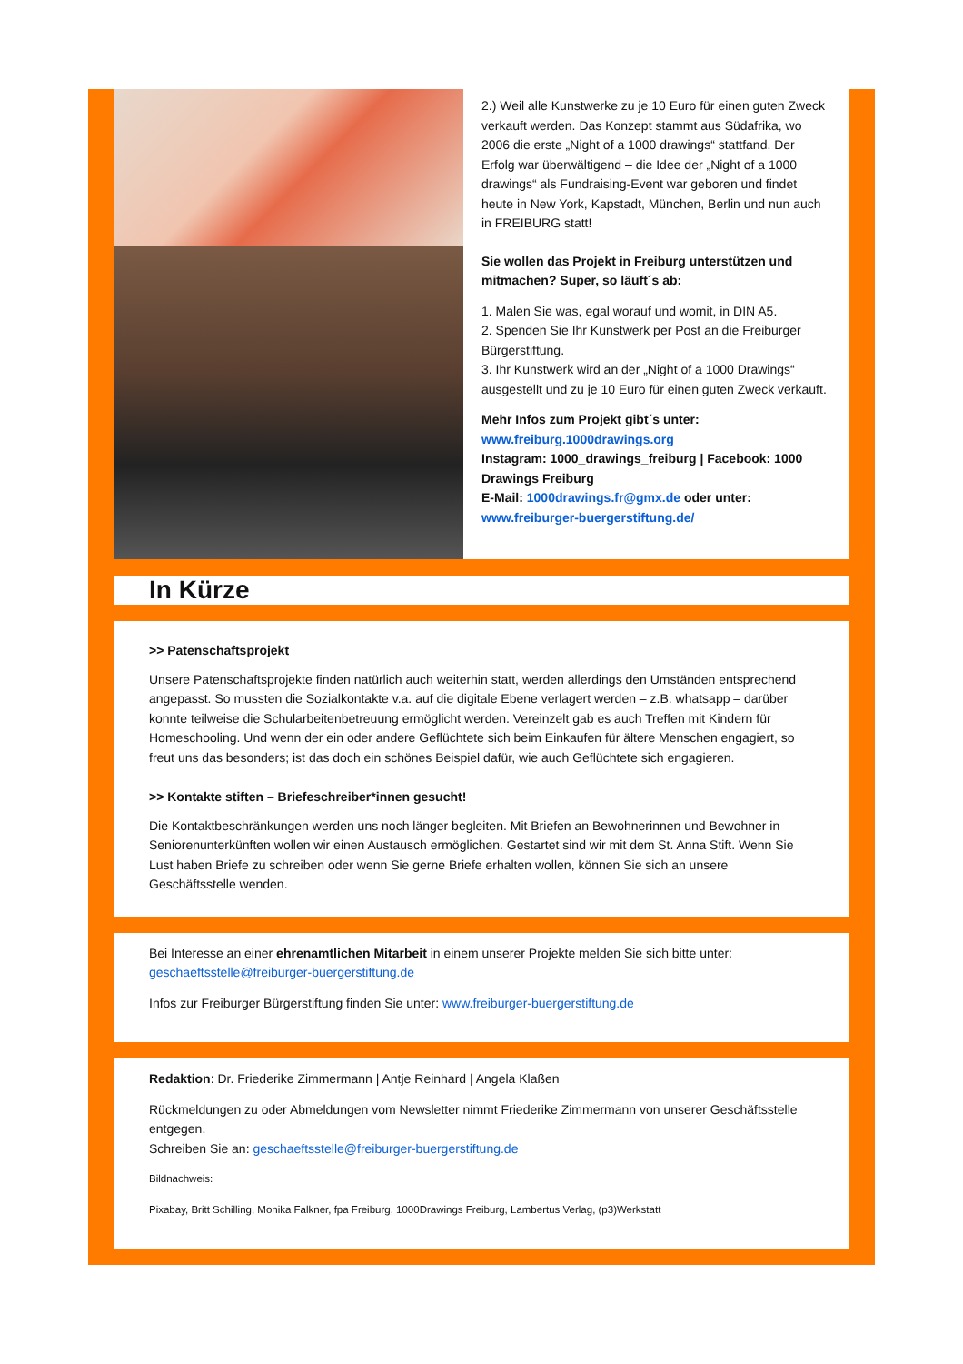2.) Weil alle Kunstwerke zu je 10 Euro für einen guten Zweck verkauft werden. Das Konzept stammt aus Südafrika, wo 2006 die erste „Night of a 1000 drawings“ stattfand. Der Erfolg war überwältigend – die Idee der „Night of a 1000 drawings“ als Fundraising-Event war geboren und findet heute in New York, Kapstadt, München, Berlin und nun auch in FREIBURG statt!
Sie wollen das Projekt in Freiburg unterstützen und mitmachen? Super, so läuft´s ab:
1. Malen Sie was, egal worauf und womit, in DIN A5.
2. Spenden Sie Ihr Kunstwerk per Post an die Freiburger Bürgerstiftung.
3. Ihr Kunstwerk wird an der „Night of a 1000 Drawings“ ausgestellt und zu je 10 Euro für einen guten Zweck verkauft.
Mehr Infos zum Projekt gibt´s unter:
www.freiburg.1000drawings.org
Instagram: 1000_drawings_freiburg | Facebook: 1000 Drawings Freiburg
E-Mail: 1000drawings.fr@gmx.de oder unter:
www.freiburger-buergerstiftung.de/
In Kürze
>> Patenschaftsprojekt
Unsere Patenschaftsprojekte finden natürlich auch weiterhin statt, werden allerdings den Umständen entsprechend angepasst. So mussten die Sozialkontakte v.a. auf die digitale Ebene verlagert werden – z.B. whatsapp – darüber konnte teilweise die Schularbeitenbetreuung ermöglicht werden. Vereinzelt gab es auch Treffen mit Kindern für Homeschooling. Und wenn der ein oder andere Geflüchtete sich beim Einkaufen für ältere Menschen engagiert, so freut uns das besonders; ist das doch ein schönes Beispiel dafür, wie auch Geflüchtete sich engagieren.
>> Kontakte stiften – Briefeschreiber*innen gesucht!
Die Kontaktbeschränkungen werden uns noch länger begleiten. Mit Briefen an Bewohnerinnen und Bewohner in Seniorenunterkünften wollen wir einen Austausch ermöglichen. Gestartet sind wir mit dem St. Anna Stift. Wenn Sie Lust haben Briefe zu schreiben oder wenn Sie gerne Briefe erhalten wollen, können Sie sich an unsere Geschäftsstelle wenden.
Bei Interesse an einer ehrenamtlichen Mitarbeit in einem unserer Projekte melden Sie sich bitte unter: geschaeftsstelle@freiburger-buergerstiftung.de
Infos zur Freiburger Bürgerstiftung finden Sie unter: www.freiburger-buergerstiftung.de
Redaktion: Dr. Friederike Zimmermann | Antje Reinhard | Angela Klaßen
Rückmeldungen zu oder Abmeldungen vom Newsletter nimmt Friederike Zimmermann von unserer Geschäftsstelle entgegen.
Schreiben Sie an: geschaeftsstelle@freiburger-buergerstiftung.de
Bildnachweis:
Pixabay, Britt Schilling, Monika Falkner, fpa Freiburg, 1000Drawings Freiburg, Lambertus Verlag, (p3)Werkstatt